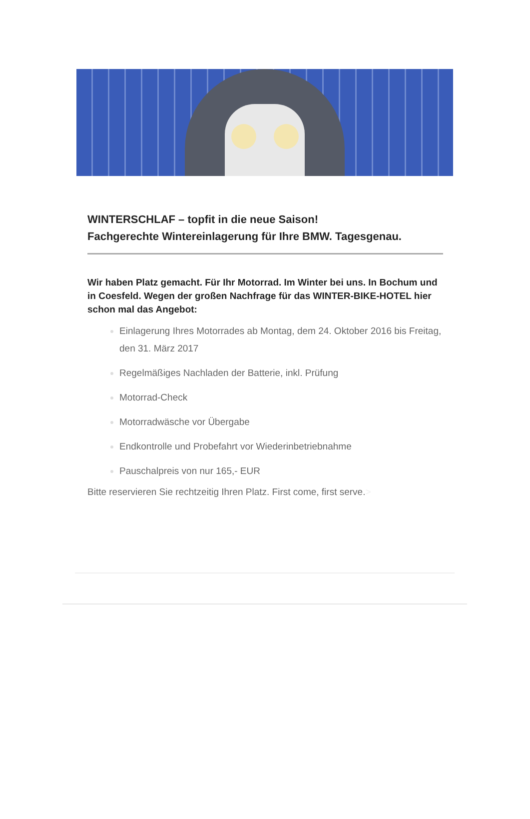WINTERSCHLAF – topfit in die neue Saison!
Fachgerechte Wintereinlagerung für Ihre BMW. Tagesgenau.
Wir haben Platz gemacht. Für Ihr Motorrad. Im Winter bei uns. In Bochum und in Coesfeld. Wegen der großen Nachfrage für das WINTER-BIKE-HOTEL hier schon mal das Angebot:
Einlagerung Ihres Motorrades ab Montag, dem 24. Oktober 2016 bis Freitag, den 31. März 2017
Regelmäßiges Nachladen der Batterie, inkl. Prüfung
Motorrad-Check
Motorradwäsche vor Übergabe
Endkontrolle und Probefahrt vor Wiederinbetriebnahme
Pauschalpreis von nur 165,- EUR
Bitte reservieren Sie rechtzeitig Ihren Platz. First come, first serve.>